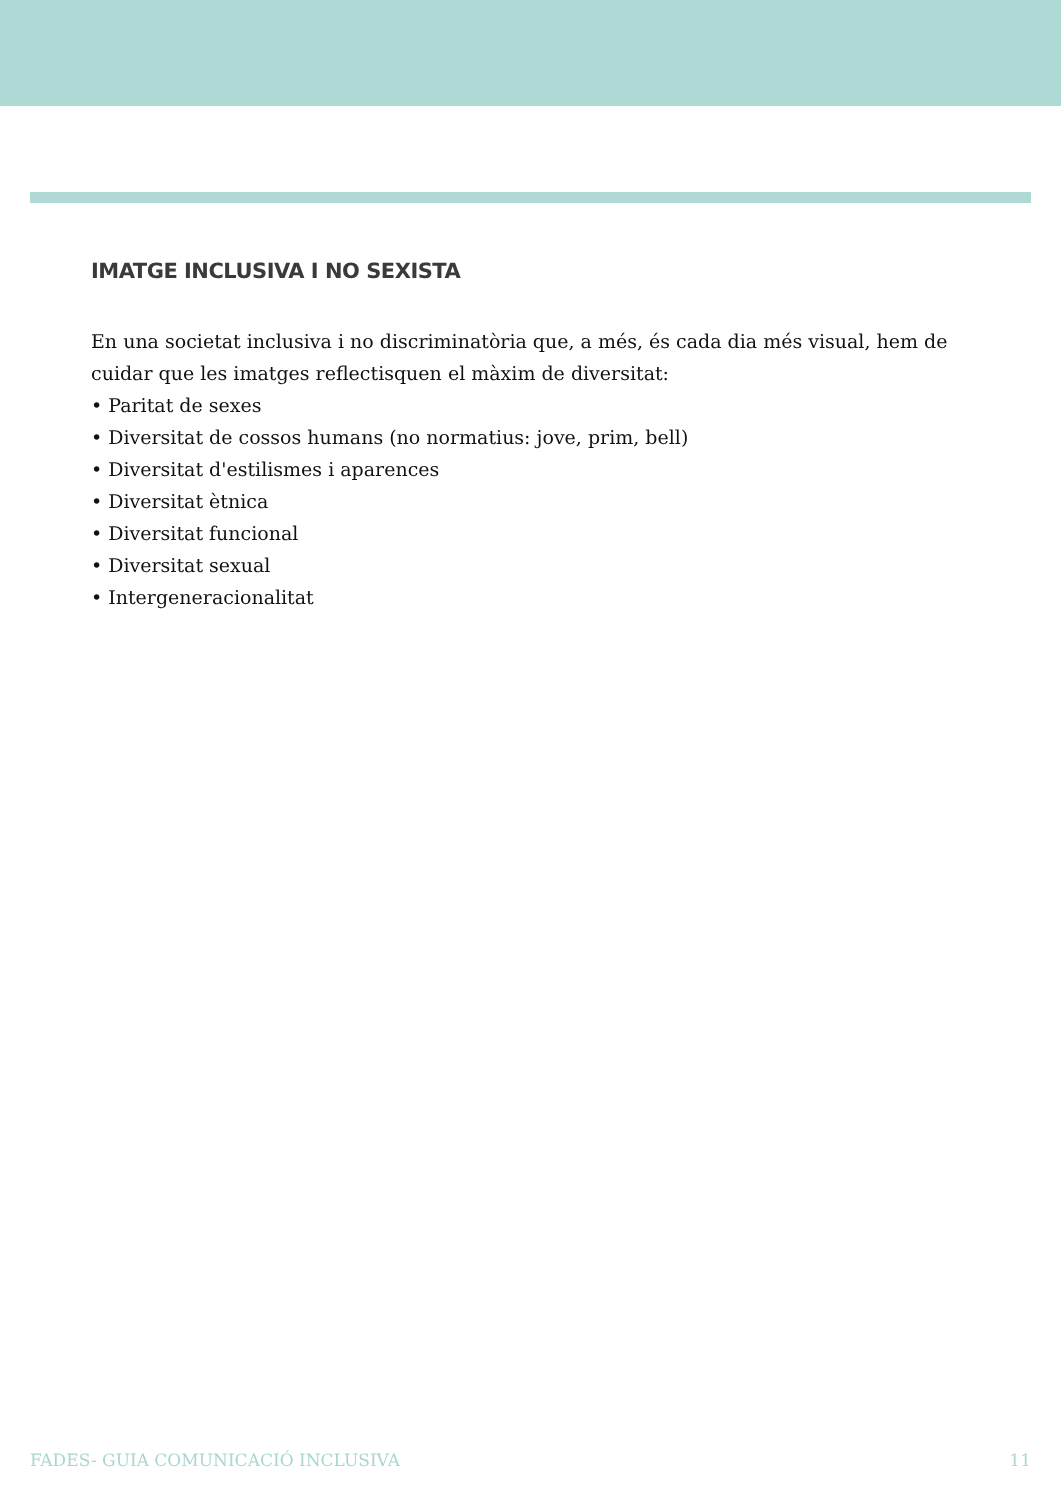IMATGE INCLUSIVA I NO SEXISTA
En una societat inclusiva i no discriminatòria que, a més, és cada dia més visual, hem de cuidar que les imatges reflectisquen el màxim de diversitat:
• Paritat de sexes
• Diversitat de cossos humans (no normatius: jove, prim, bell)
• Diversitat d'estilismes i aparences
• Diversitat ètnica
• Diversitat funcional
• Diversitat sexual
• Intergeneracionalitat
FADES- GUIA COMUNICACIÓ INCLUSIVA 11